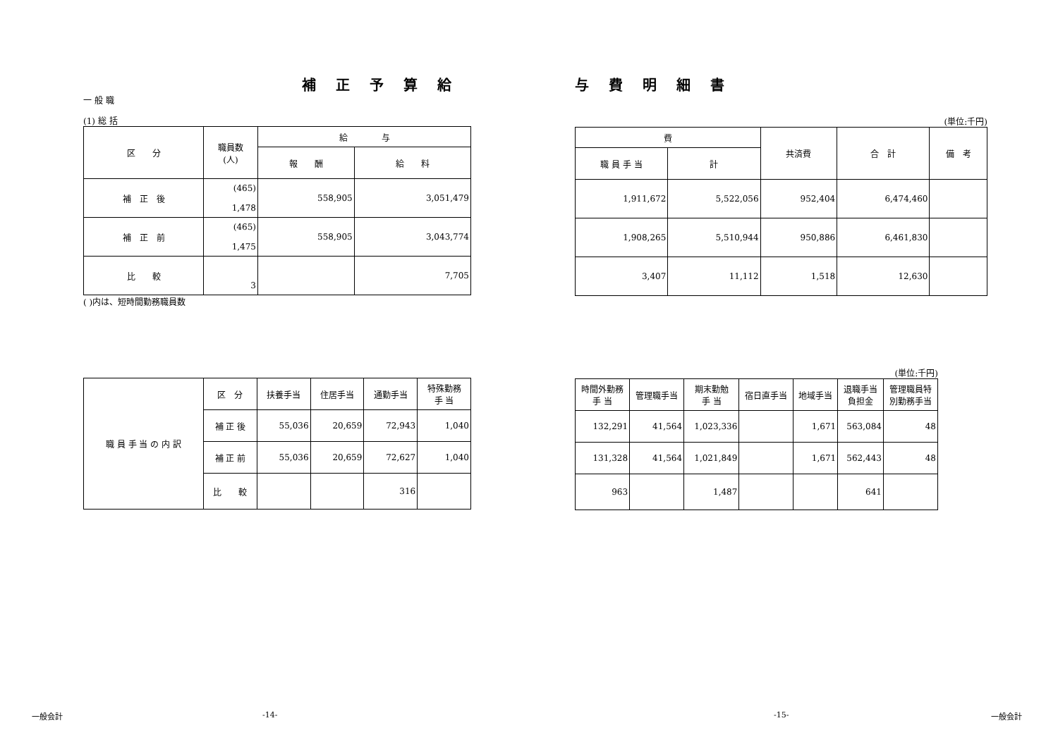補正予算給
一 般 職
(1) 総 括
| 区 分 | 職員数 (人) | 給 与 | |
| --- | --- | --- | --- |
| | | 報 酬 | 給 料 |
| 補 正 後 | (465) 1,478 | 558,905 | 3,051,479 |
| 補 正 前 | (465) 1,475 | 558,905 | 3,043,774 |
| 比 較 | 3 | | 7,705 |
( )内は、短時間勤務職員数
| 職 員 手 当 の 内 訳 | 区 分 | 扶養手当 | 住居手当 | 通勤手当 | 特殊勤務 手 当 |
| | 補 正 後 | 55,036 | 20,659 | 72,943 | 1,040 |
| | 補 正 前 | 55,036 | 20,659 | 72,627 | 1,040 |
| | 比 較 | | | 316 | |
与費明細書
(単位:千円)
| 費 | | 共済費 | 合 計 | 備 考 |
| --- | --- | --- | --- | --- |
| 職 員 手 当 | 計 | | | |
| 1,911,672 | 5,522,056 | 952,404 | 6,474,460 | |
| 1,908,265 | 5,510,944 | 950,886 | 6,461,830 | |
| 3,407 | 11,112 | 1,518 | 12,630 | |
(単位:千円)
| 時間外勤務 手 当 | 管理職手当 | 期末勤勉 手 当 | 宿日直手当 | 地域手当 | 退職手当 負担金 | 管理職員特 別勤務手当 |
| 132,291 | 41,564 | 1,023,336 | | 1,671 | 563,084 | 48 |
| 131,328 | 41,564 | 1,021,849 | | 1,671 | 562,443 | 48 |
| 963 | | 1,487 | | | 641 | |
一般会計 -14- -15- 一般会計